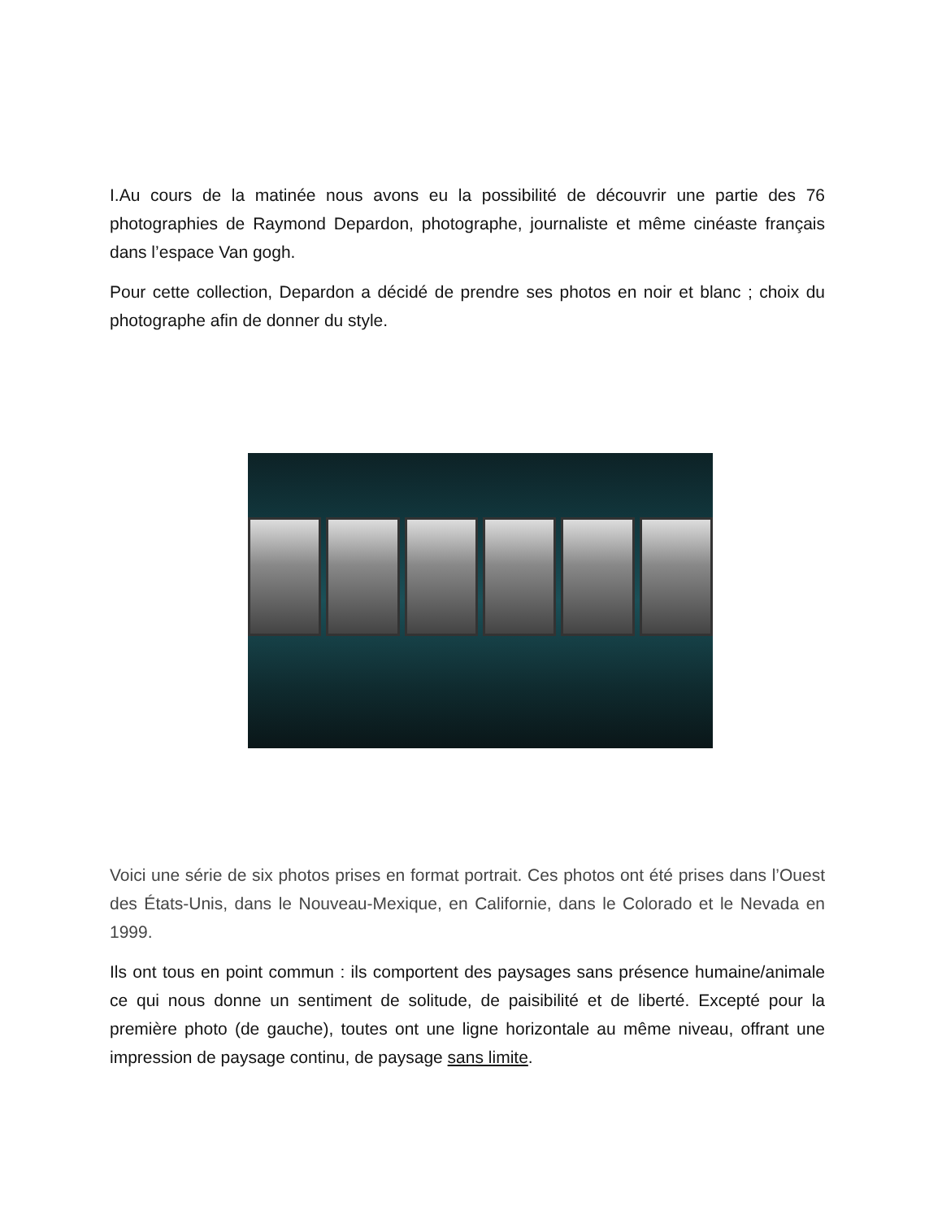I.Au cours de la matinée nous avons eu la possibilité de découvrir une partie des 76 photographies de Raymond Depardon, photographe, journaliste et même cinéaste français dans l’espace Van gogh.
Pour cette collection, Depardon a décidé de prendre ses photos en noir et blanc ; choix du photographe afin de donner du style.
Voici une série de six photos prises en format portrait. Ces photos ont été prises dans l’Ouest des États-Unis, dans le Nouveau-Mexique, en Californie, dans le Colorado et le Nevada en 1999.
Ils ont tous en point commun : ils comportent des paysages sans présence humaine/animale ce qui nous donne un sentiment de solitude, de paisibilité et de liberté. Excepté pour la première photo (de gauche), toutes ont une ligne horizontale au même niveau, offrant une impression de paysage continu, de paysage sans limite.